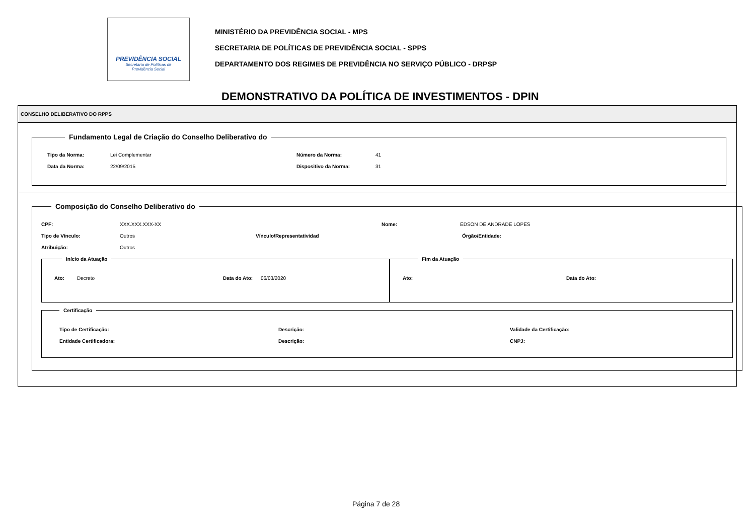PREVIDÊNCIA SOCIAL
Secretaria de Políticas de
Previdência Social
MINISTÉRIO DA PREVIDÊNCIA SOCIAL - MPS
SECRETARIA DE POLÍTICAS DE PREVIDÊNCIA SOCIAL - SPPS
DEPARTAMENTO DOS REGIMES DE PREVIDÊNCIA NO SERVIÇO PÚBLICO - DRPSP
DEMONSTRATIVO DA POLÍTICA DE INVESTIMENTOS - DPIN
CONSELHO DELIBERATIVO DO RPPS
Fundamento Legal de Criação do Conselho Deliberativo do
Tipo da Norma: Lei Complementar Número da Norma: 41
Data da Norma: 22/09/2015 Dispositivo da Norma: 31
Composição do Conselho Deliberativo do
CPF: XXX.XXX.XXX-XX Nome: EDSON DE ANDRADE LOPES
Tipo de Vínculo: Outros Vínculo/Representatividad Órgão/Entidade:
Atribuição: Outros
Início da Atuação
Ato: Decreto Data do Ato: 06/03/2020
Fim da Atuação
Ato: Data do Ato:
Certificação
Tipo de Certificação: Descrição: Validade da Certificação:
Entidade Certificadora: Descrição: CNPJ:
Página 7 de 28